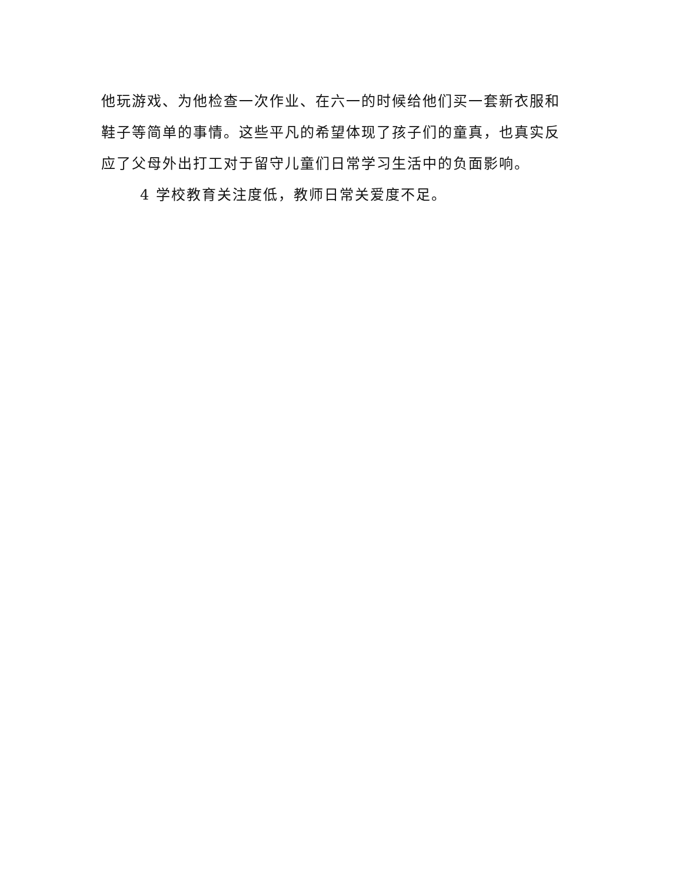他玩游戏、为他检查一次作业、在六一的时候给他们买一套新衣服和鞋子等简单的事情。这些平凡的希望体现了孩子们的童真，也真实反应了父母外出打工对于留守儿童们日常学习生活中的负面影响。
4 学校教育关注度低，教师日常关爱度不足。